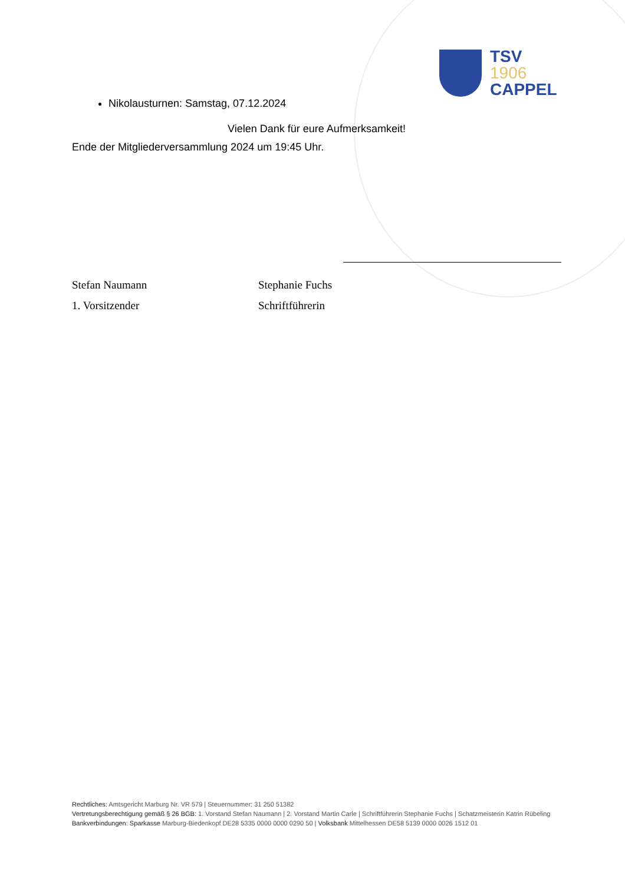TSV
1906
CAPPEL
Nikolausturnen: Samstag, 07.12.2024
Vielen Dank für eure Aufmerksamkeit!
Ende der Mitgliederversammlung 2024 um 19:45 Uhr.
Stefan Naumann
1. Vorsitzender
Stephanie Fuchs
Schriftführerin
Rechtliches: Amtsgericht Marburg Nr. VR 579 | Steuernummer: 31 250 51382
Vertretungsberechtigung gemäß § 26 BGB: 1. Vorstand Stefan Naumann | 2. Vorstand Martin Carle | Schriftführerin Stephanie Fuchs | Schatzmeisterin Katrin Rübeling
Bankverbindungen: Sparkasse Marburg-Biedenkopf DE28 5335 0000 0000 0290 50 | Volksbank Mittelhessen DE58 5139 0000 0026 1512 01